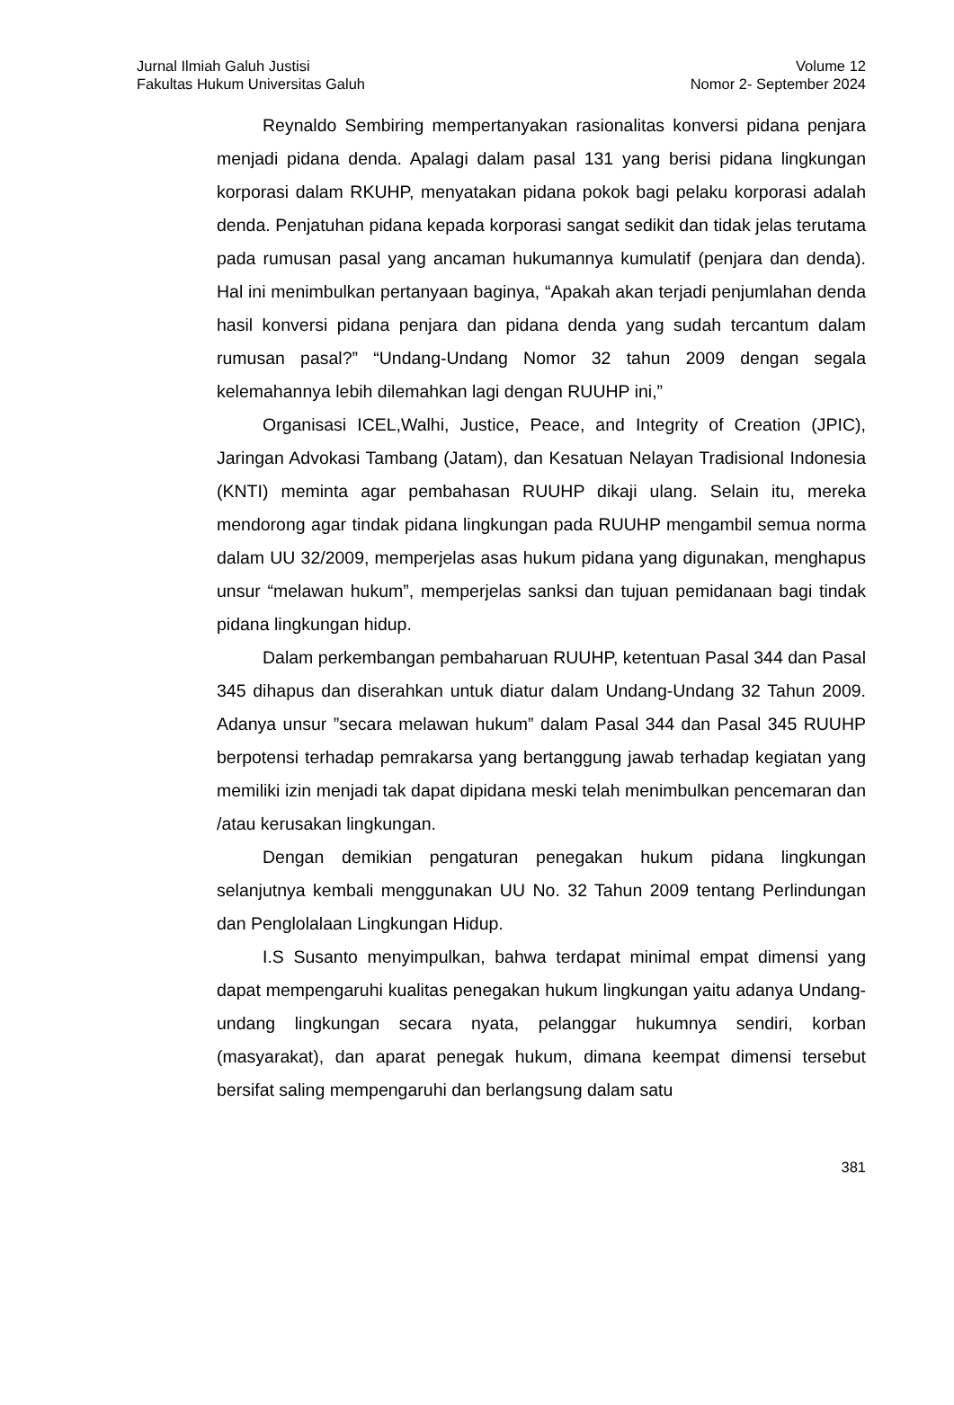Jurnal Ilmiah Galuh Justisi
Fakultas Hukum Universitas Galuh
Volume 12
Nomor 2- September 2024
Reynaldo Sembiring mempertanyakan rasionalitas konversi pidana penjara menjadi pidana denda. Apalagi dalam pasal 131 yang berisi pidana lingkungan korporasi dalam RKUHP, menyatakan pidana pokok bagi pelaku korporasi adalah denda. Penjatuhan pidana kepada korporasi sangat sedikit dan tidak jelas terutama pada rumusan pasal yang ancaman hukumannya kumulatif (penjara dan denda). Hal ini menimbulkan pertanyaan baginya, “Apakah akan terjadi penjumlahan denda hasil konversi pidana penjara dan pidana denda yang sudah tercantum dalam rumusan pasal?” “Undang-Undang Nomor 32 tahun 2009 dengan segala kelemahannya lebih dilemahkan lagi dengan RUUHP ini,”
Organisasi ICEL,Walhi, Justice, Peace, and Integrity of Creation (JPIC), Jaringan Advokasi Tambang (Jatam), dan Kesatuan Nelayan Tradisional Indonesia (KNTI) meminta agar pembahasan RUUHP dikaji ulang. Selain itu, mereka mendorong agar tindak pidana lingkungan pada RUUHP mengambil semua norma dalam UU 32/2009, memperjelas asas hukum pidana yang digunakan, menghapus unsur “melawan hukum”, memperjelas sanksi dan tujuan pemidanaan bagi tindak pidana lingkungan hidup.
Dalam perkembangan pembaharuan RUUHP, ketentuan Pasal 344 dan Pasal 345 dihapus dan diserahkan untuk diatur dalam Undang-Undang 32 Tahun 2009. Adanya unsur ”secara melawan hukum” dalam Pasal 344 dan Pasal 345 RUUHP berpotensi terhadap pemrakarsa yang bertanggung jawab terhadap kegiatan yang memiliki izin menjadi tak dapat dipidana meski telah menimbulkan pencemaran dan /atau kerusakan lingkungan.
Dengan demikian pengaturan penegakan hukum pidana lingkungan selanjutnya kembali menggunakan UU No. 32 Tahun 2009 tentang Perlindungan dan Penglolalaan Lingkungan Hidup.
I.S Susanto menyimpulkan, bahwa terdapat minimal empat dimensi yang dapat mempengaruhi kualitas penegakan hukum lingkungan yaitu adanya Undang-undang lingkungan secara nyata, pelanggar hukumnya sendiri, korban (masyarakat), dan aparat penegak hukum, dimana keempat dimensi tersebut bersifat saling mempengaruhi dan berlangsung dalam satu
381